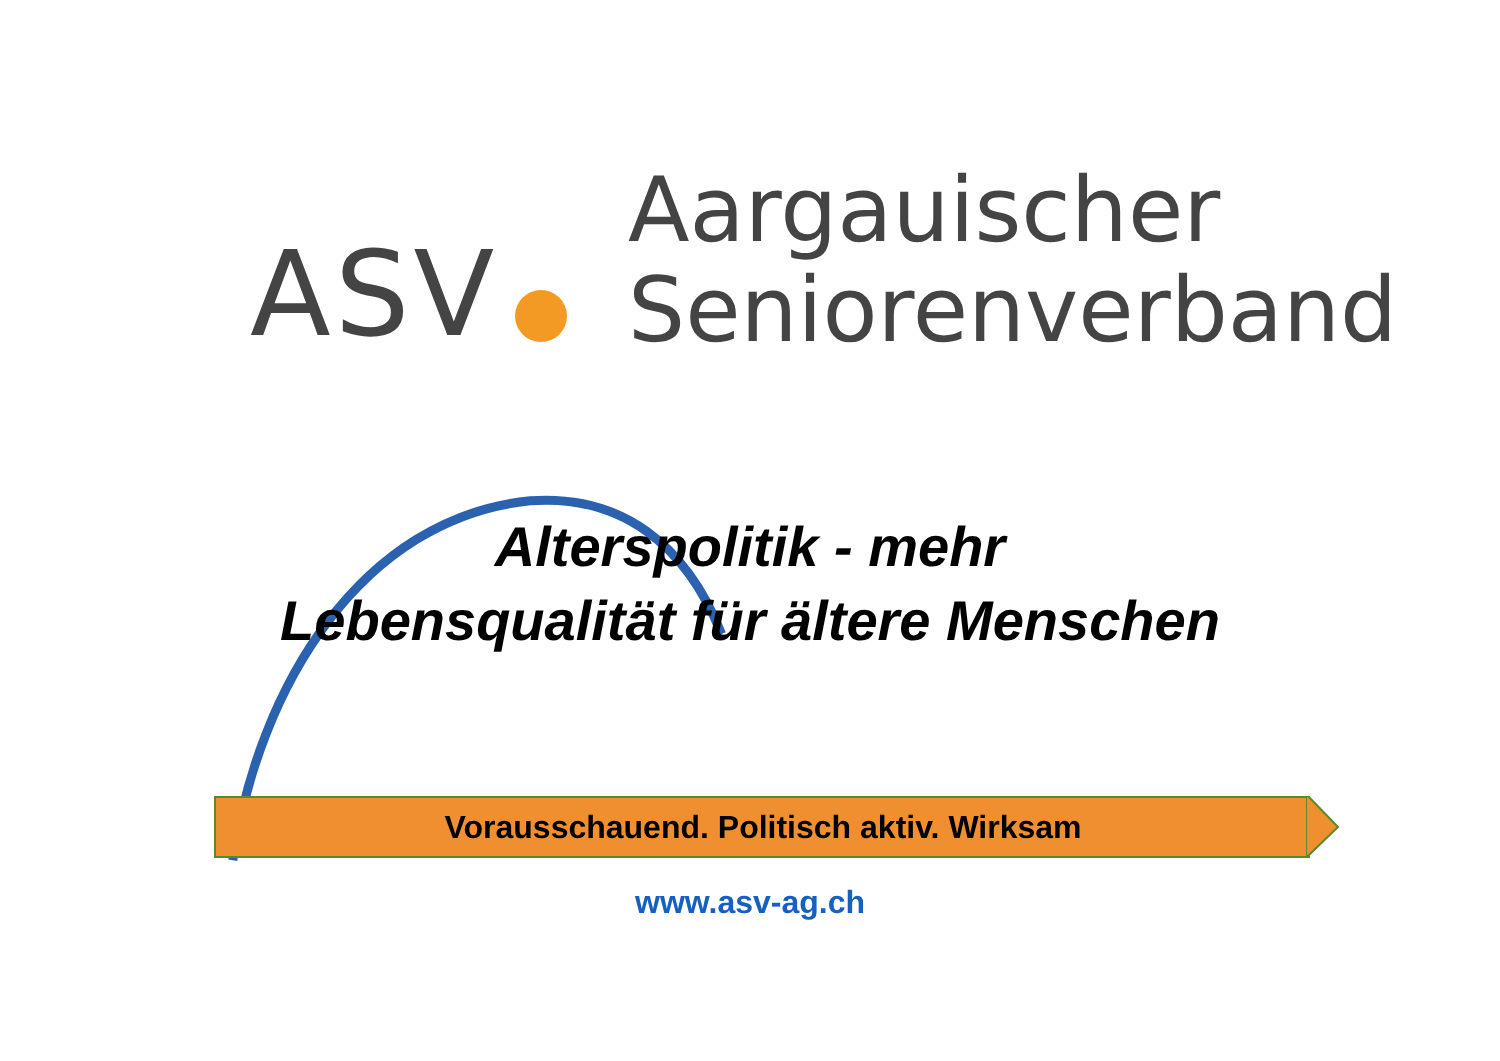ASV
Aargauischer
Seniorenverband
Alterspolitik - mehr
Lebensqualität für ältere Menschen
Vorausschauend. Politisch aktiv. Wirksam
www.asv-ag.ch